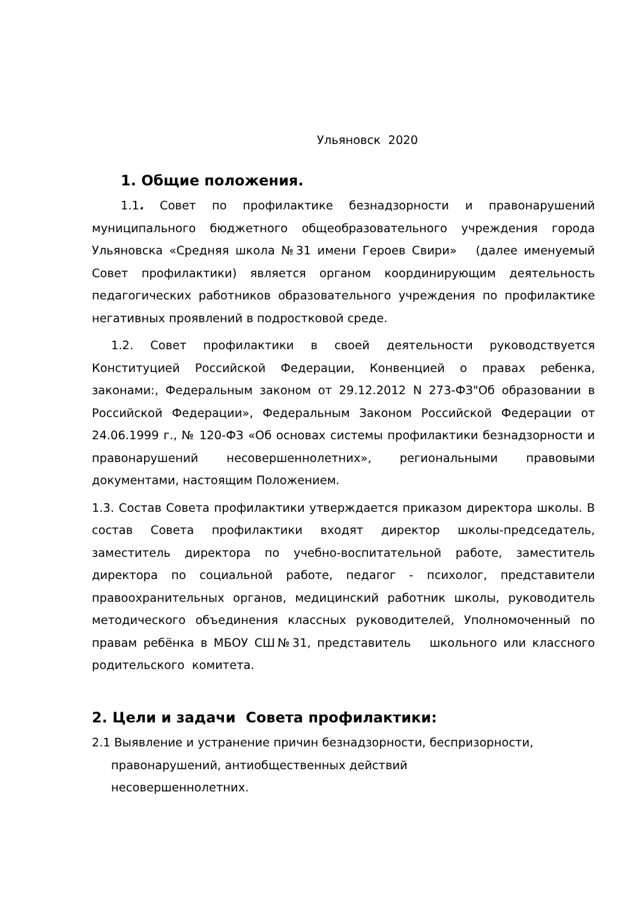Ульяновск 2020
1. Общие положения.
1.1. Совет по профилактике безнадзорности и правонарушений муниципального бюджетного общеобразовательного учреждения города Ульяновска «Средняя школа №31 имени Героев Свири» (далее именуемый Совет профилактики) является органом координирующим деятельность педагогических работников образовательного учреждения по профилактике негативных проявлений в подростковой среде.
1.2. Совет профилактики в своей деятельности руководствуется Конституцией Российской Федерации, Конвенцией о правах ребенка, законами:, Федеральным законом от 29.12.2012 N 273-ФЗ"Об образовании в Российской Федерации», Федеральным Законом Российской Федерации от 24.06.1999 г., № 120-ФЗ «Об основах системы профилактики безнадзорности и правонарушений несовершеннолетних», региональными правовыми документами, настоящим Положением.
1.3. Состав Совета профилактики утверждается приказом директора школы. В состав Совета профилактики входят директор школы-председатель, заместитель директора по учебно-воспитательной работе, заместитель директора по социальной работе, педагог - психолог, представители правоохранительных органов, медицинский работник школы, руководитель методического объединения классных руководителей, Уполномоченный по правам ребёнка в МБОУ СШ№31, представитель школьного или классного родительского комитета.
2. Цели и задачи Совета профилактики:
2.1 Выявление и устранение причин безнадзорности, беспризорности, правонарушений, антиобщественных действий
несовершеннолетних.